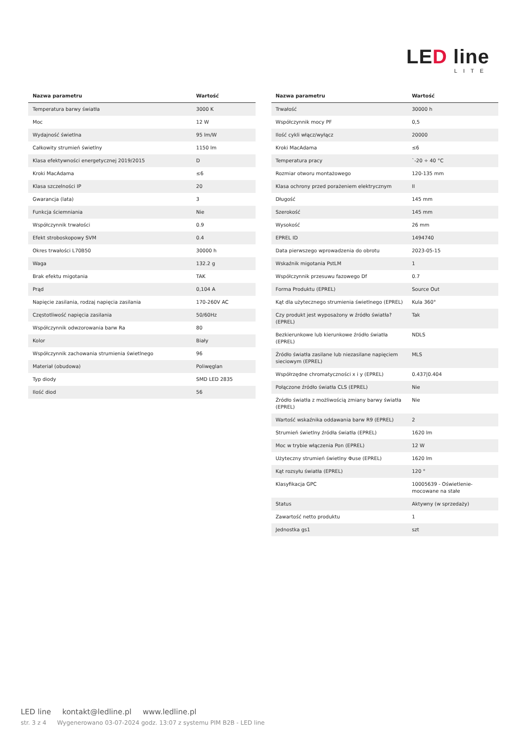LED line
LITE
| Nazwa parametru | Wartość |
| --- | --- |
| Temperatura barwy światła | 3000 K |
| Moc | 12 W |
| Wydajność świetlna | 95 lm/W |
| Całkowity strumień świetlny | 1150 lm |
| Klasa efektywności energetycznej 2019/2015 | D |
| Kroki MacAdama | ≤6 |
| Klasa szczelności IP | 20 |
| Gwarancja (lata) | 3 |
| Funkcja ściemniania | Nie |
| Współczynnik trwałości | 0.9 |
| Efekt stroboskopowy SVM | 0.4 |
| Okres trwałości L70B50 | 30000 h |
| Waga | 132.2 g |
| Brak efektu migotania | TAK |
| Prąd | 0,104 A |
| Napięcie zasilania, rodzaj napięcia zasilania | 170-260V AC |
| Częstotliwość napięcia zasilania | 50/60Hz |
| Współczynnik odwzorowania barw Ra | 80 |
| Kolor | Biały |
| Współczynnik zachowania strumienia świetlnego | 96 |
| Materiał (obudowa) | Poliwęglan |
| Typ diody | SMD LED 2835 |
| Ilość diod | 56 |
| Nazwa parametru | Wartość |
| --- | --- |
| Trwałość | 30000 h |
| Współczynnik mocy PF | 0,5 |
| Ilość cykli włącz/wyłącz | 20000 |
| Kroki MacAdama | ≤6 |
| Temperatura pracy | `-20 ÷ 40 °C |
| Rozmiar otworu montażowego | 120-135 mm |
| Klasa ochrony przed porażeniem elektrycznym | II |
| Długość | 145 mm |
| Szerokość | 145 mm |
| Wysokość | 26 mm |
| EPREL ID | 1494740 |
| Data pierwszego wprowadzenia do obrotu | 2023-05-15 |
| Wskaźnik migotania PstLM | 1 |
| Współczynnik przesuwu fazowego Df | 0.7 |
| Forma Produktu (EPREL) | Source Out |
| Kąt dla użytecznego strumienia świetlnego (EPREL) | Kula 360° |
| Czy produkt jest wyposażony w źródło światła? (EPREL) | Tak |
| Bezkierunkowe lub kierunkowe źródło światła (EPREL) | NDLS |
| Źródło światła zasilane lub niezasilane napięciem sieciowym (EPREL) | MLS |
| Współrzędne chromatyczności x i y (EPREL) | 0.437/0.404 |
| Połączone źródło światła CLS (EPREL) | Nie |
| Źródło światła z możliwością zmiany barwy światła (EPREL) | Nie |
| Wartość wskaźnika oddawania barw R9 (EPREL) | 2 |
| Strumień świetlny źródła światła (EPREL) | 1620 lm |
| Moc w trybie włączenia Pon (EPREL) | 12 W |
| Użyteczny strumień świetlny Φuse (EPREL) | 1620 lm |
| Kąt rozsyłu światła (EPREL) | 120 ° |
| Klasyfikacja GPC | 10005639 - Oświetlenie-mocowane na stałe |
| Status | Aktywny (w sprzedaży) |
| Zawartość netto produktu | 1 |
| Jednostka gs1 | szt |
LED line kontakt@ledline.pl www.ledline.pl
str. 3 z 4 Wygenerowano 03-07-2024 godz. 13:07 z systemu PIM B2B - LED line